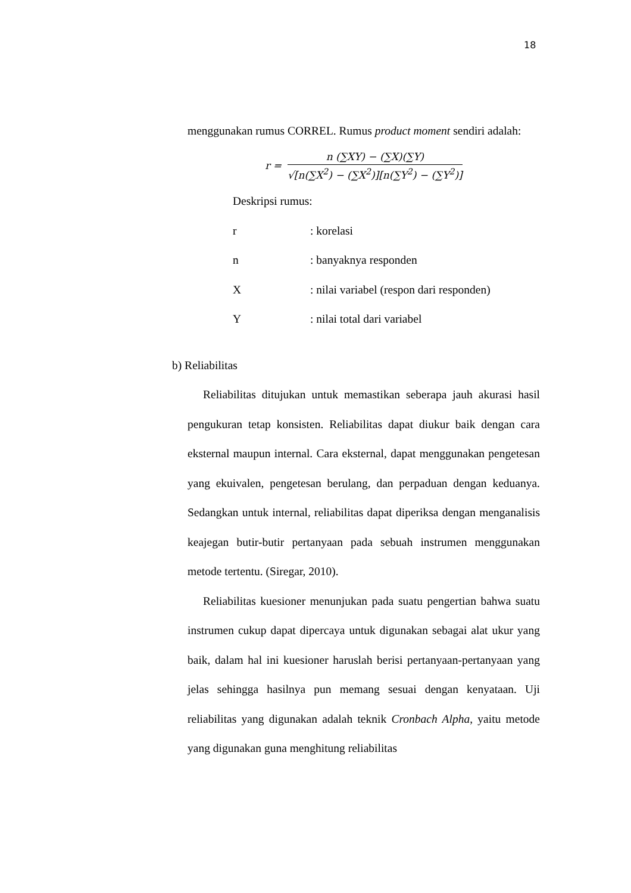18
menggunakan rumus CORREL. Rumus product moment sendiri adalah:
r =
n (∑XY) − (∑X)(∑Y)
√[n(∑X<sup>2</sup>) − (∑X<sup>2</sup>)][n(∑Y<sup>2</sup>) − (∑Y<sup>2</sup>)]
Deskripsi rumus:
r : korelasi
n : banyaknya responden
X : nilai variabel (respon dari responden)
Y : nilai total dari variabel
b) Reliabilitas
Reliabilitas ditujukan untuk memastikan seberapa jauh akurasi hasil pengukuran tetap konsisten. Reliabilitas dapat diukur baik dengan cara eksternal maupun internal. Cara eksternal, dapat menggunakan pengetesan yang ekuivalen, pengetesan berulang, dan perpaduan dengan keduanya. Sedangkan untuk internal, reliabilitas dapat diperiksa dengan menganalisis keajegan butir-butir pertanyaan pada sebuah instrumen menggunakan metode tertentu. (Siregar, 2010).
Reliabilitas kuesioner menunjukan pada suatu pengertian bahwa suatu instrumen cukup dapat dipercaya untuk digunakan sebagai alat ukur yang baik, dalam hal ini kuesioner haruslah berisi pertanyaan-pertanyaan yang jelas sehingga hasilnya pun memang sesuai dengan kenyataan. Uji reliabilitas yang digunakan adalah teknik Cronbach Alpha, yaitu metode yang digunakan guna menghitung reliabilitas